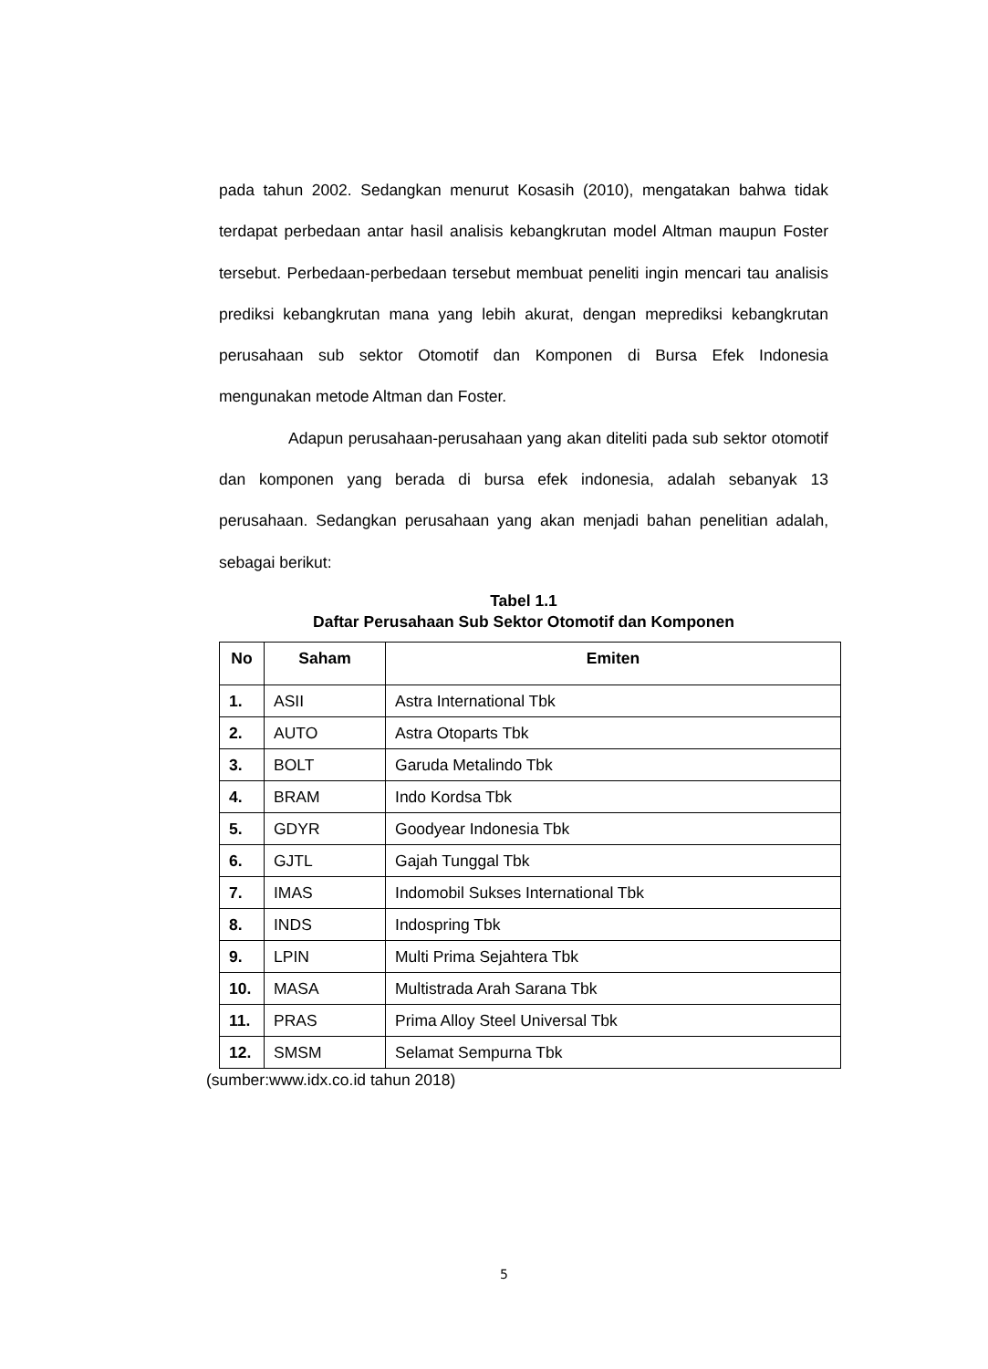pada tahun 2002. Sedangkan menurut Kosasih (2010), mengatakan bahwa tidak terdapat perbedaan antar hasil analisis kebangkrutan model Altman maupun Foster tersebut. Perbedaan-perbedaan tersebut membuat peneliti ingin mencari tau analisis prediksi kebangkrutan mana yang lebih akurat, dengan meprediksi kebangkrutan perusahaan sub sektor Otomotif dan Komponen di Bursa Efek Indonesia mengunakan metode Altman dan Foster.
Adapun perusahaan-perusahaan yang akan diteliti pada sub sektor otomotif dan komponen yang berada di bursa efek indonesia, adalah sebanyak 13 perusahaan. Sedangkan perusahaan yang akan menjadi bahan penelitian adalah, sebagai berikut:
Tabel 1.1
Daftar Perusahaan Sub Sektor Otomotif dan Komponen
| No | Saham | Emiten |
| --- | --- | --- |
| 1. | ASII | Astra International Tbk |
| 2. | AUTO | Astra Otoparts Tbk |
| 3. | BOLT | Garuda Metalindo Tbk |
| 4. | BRAM | Indo Kordsa Tbk |
| 5. | GDYR | Goodyear Indonesia Tbk |
| 6. | GJTL | Gajah Tunggal Tbk |
| 7. | IMAS | Indomobil Sukses International Tbk |
| 8. | INDS | Indospring Tbk |
| 9. | LPIN | Multi Prima Sejahtera Tbk |
| 10. | MASA | Multistrada Arah Sarana Tbk |
| 11. | PRAS | Prima Alloy Steel Universal Tbk |
| 12. | SMSM | Selamat Sempurna Tbk |
(sumber:www.idx.co.id tahun 2018)
5